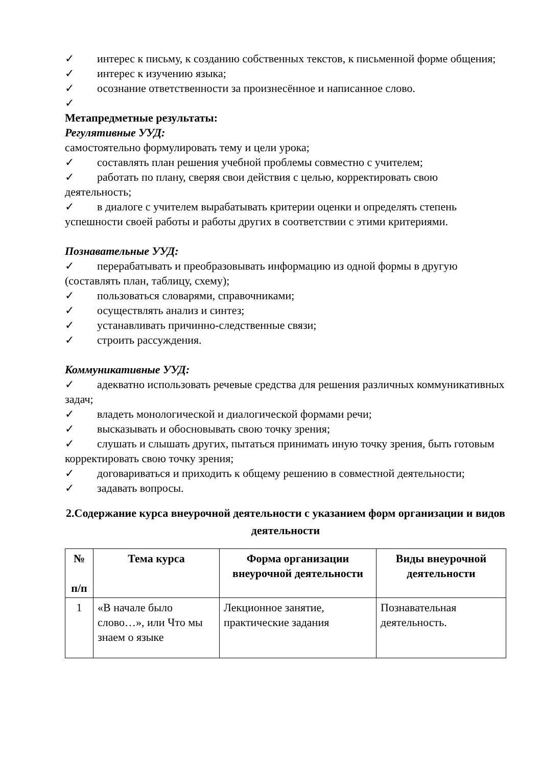✓ интерес к письму, к созданию собственных текстов, к письменной форме общения;
✓ интерес к изучению языка;
✓ осознание ответственности за произнесённое и написанное слово.
✓
Метапредметные результаты:
Регулятивные УУД:
самостоятельно формулировать тему и цели урока;
✓ составлять план решения учебной проблемы совместно с учителем;
✓ работать по плану, сверяя свои действия с целью, корректировать свою деятельность;
✓ в диалоге с учителем вырабатывать критерии оценки и определять степень успешности своей работы и работы других в соответствии с этими критериями.
Познавательные УУД:
✓ перерабатывать и преобразовывать информацию из одной формы в другую (составлять план, таблицу, схему);
✓ пользоваться словарями, справочниками;
✓ осуществлять анализ и синтез;
✓ устанавливать причинно-следственные связи;
✓ строить рассуждения.
Коммуникативные УУД:
✓ адекватно использовать речевые средства для решения различных коммуникативных задач;
✓ владеть монологической и диалогической формами речи;
✓ высказывать и обосновывать свою точку зрения;
✓ слушать и слышать других, пытаться принимать иную точку зрения, быть готовым корректировать свою точку зрения;
✓ договариваться и приходить к общему решению в совместной деятельности;
✓ задавать вопросы.
2.Содержание курса внеурочной деятельности с указанием форм организации и видов деятельности
| № п/п | Тема курса | Форма организации внеурочной деятельности | Виды внеурочной деятельности |
| --- | --- | --- | --- |
| 1 | «В начале было слово…», или Что мы знаем о языке | Лекционное занятие, практические задания | Познавательная деятельность. |